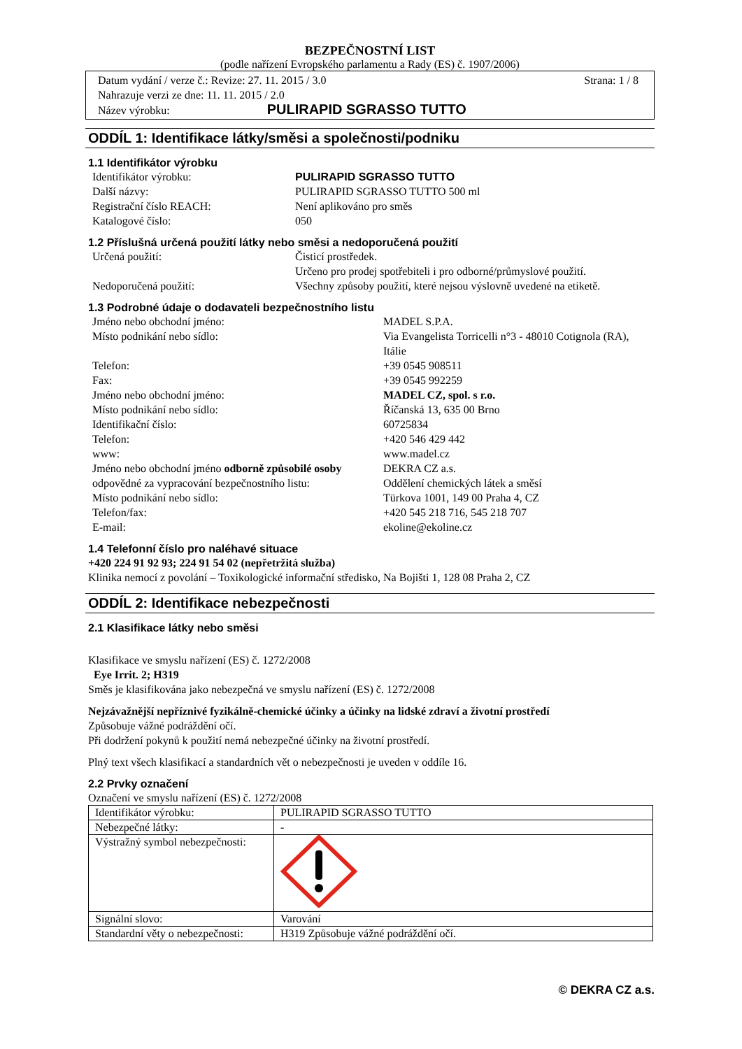BEZPEČNOSTNÍ LIST
(podle nařízení Evropského parlamentu a Rady (ES) č. 1907/2006)
Datum vydání / verze č.: Revize: 27. 11. 2015 / 3.0 Strana: 1 / 8
Nahrazuje verzi ze dne: 11. 11. 2015 / 2.0
Název výrobku: PULIRAPID SGRASSO TUTTO
ODDÍL 1: Identifikace látky/směsi a společnosti/podniku
1.1 Identifikátor výrobku
Identifikátor výrobku: PULIRAPID SGRASSO TUTTO Další názvy: PULIRAPID SGRASSO TUTTO 500 ml Registrační číslo REACH: Není aplikováno pro směs Katalogové číslo: 050
1.2 Příslušná určená použití látky nebo směsi a nedoporučená použití
Určená použití: Čisticí prostředek.
Určeno pro prodej spotřebiteli i pro odborné/průmyslové použití. Nedoporučená použití: Všechny způsoby použití, které nejsou výslovně uvedené na etiketě.
1.3 Podrobné údaje o dodavateli bezpečnostního listu
Jméno nebo obchodní jméno: MADEL S.P.A. Místo podnikání nebo sídlo: Via Evangelista Torricelli n°3 - 48010 Cotignola (RA), Itálie Telefon: +39 0545 908511 Fax: +39 0545 992259 Jméno nebo obchodní jméno: MADEL CZ, spol. s r.o. Místo podnikání nebo sídlo: Říčanská 13, 635 00 Brno Identifikační číslo: 60725834 Telefon: +420 546 429 442 www: www.madel.cz Jméno nebo obchodní jméno odborně způsobilé osoby odpovědné za vypracování bezpečnostního listu: DEKRA CZ a.s.
Oddělení chemických látek a směsí Místo podnikání nebo sídlo: Türkova 1001, 149 00 Praha 4, CZ Telefon/fax: +420 545 218 716, 545 218 707 E-mail: ekoline@ekoline.cz
1.4 Telefonní číslo pro naléhavé situace
+420 224 91 92 93; 224 91 54 02 (nepřetržitá služba)
Klinika nemocí z povolání – Toxikologické informační středisko, Na Bojišti 1, 128 08 Praha 2, CZ
ODDÍL 2: Identifikace nebezpečnosti
2.1 Klasifikace látky nebo směsi
Klasifikace ve smyslu nařízení (ES) č. 1272/2008
Eye Irrit. 2; H319
Směs je klasifikována jako nebezpečná ve smyslu nařízení (ES) č. 1272/2008
Nejzávažnější nepříznivé fyzikálně-chemické účinky a účinky na lidské zdraví a životní prostředí
Způsobuje vážné podráždění očí.
Při dodržení pokynů k použití nemá nebezpečné účinky na životní prostředí.
Plný text všech klasifikací a standardních vět o nebezpečnosti je uveden v oddíle 16.
2.2 Prvky označení
Označení ve smyslu nařízení (ES) č. 1272/2008
| Identifikátor výrobku: | PULIRAPID SGRASSO TUTTO |
| Nebezpečné látky: | - |
| Výstražný symbol nebezpečnosti: | |
| Signální slovo: | Varování |
| Standardní věty o nebezpečnosti: | H319 Způsobuje vážné podráždění očí. |
© DEKRA CZ a.s.